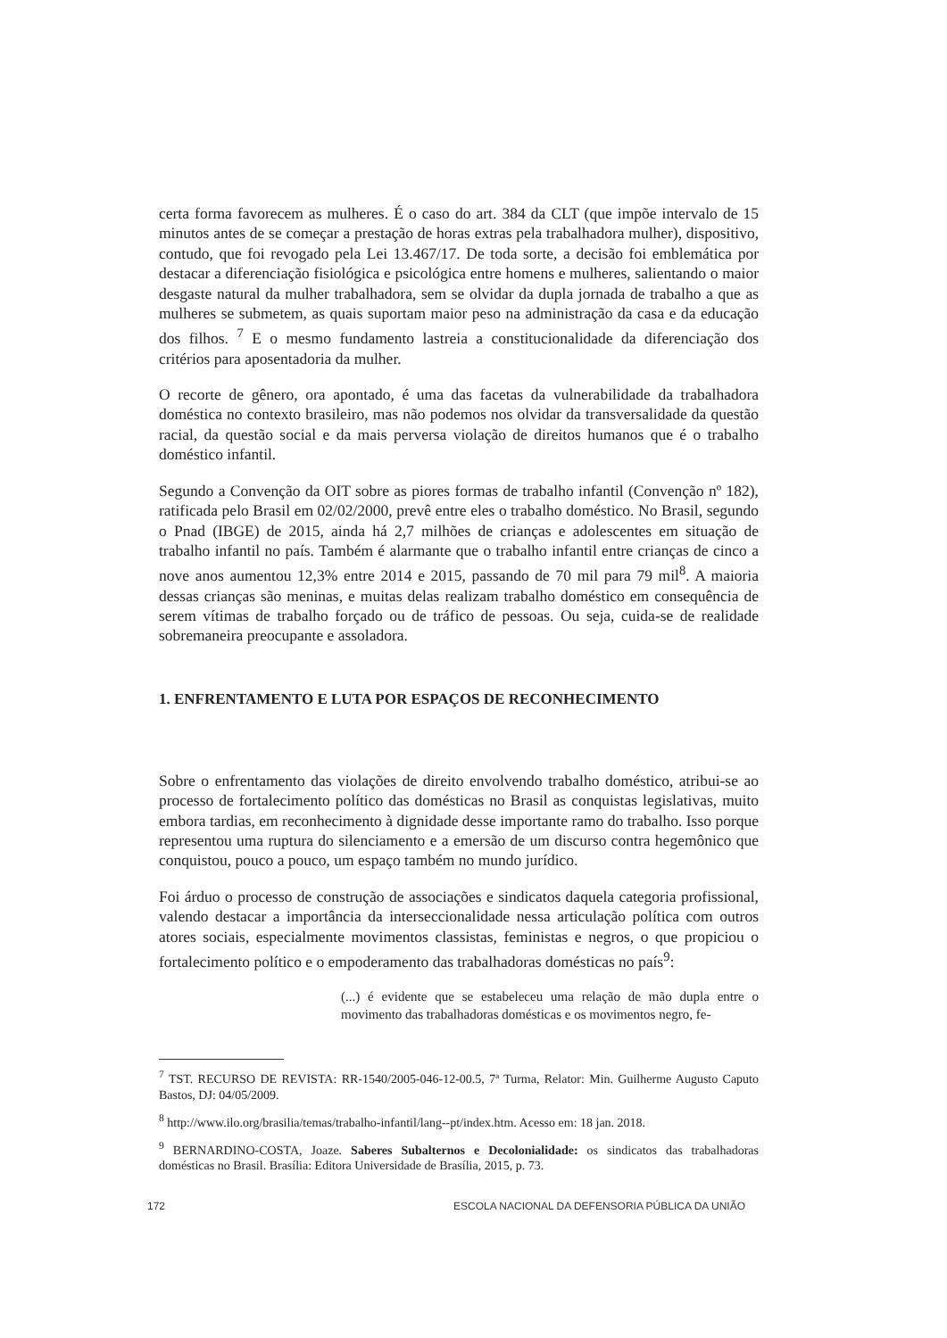certa forma favorecem as mulheres. É o caso do art. 384 da CLT (que impõe intervalo de 15 minutos antes de se começar a prestação de horas extras pela trabalhadora mulher), dispositivo, contudo, que foi revogado pela Lei 13.467/17. De toda sorte, a decisão foi emblemática por destacar a diferenciação fisiológica e psicológica entre homens e mulheres, salientando o maior desgaste natural da mulher trabalhadora, sem se olvidar da dupla jornada de trabalho a que as mulheres se submetem, as quais suportam maior peso na administração da casa e da educação dos filhos. <sup>7</sup> E o mesmo fundamento lastreia a constitucionalidade da diferenciação dos critérios para aposentadoria da mulher.
O recorte de gênero, ora apontado, é uma das facetas da vulnerabilidade da trabalhadora doméstica no contexto brasileiro, mas não podemos nos olvidar da transversalidade da questão racial, da questão social e da mais perversa violação de direitos humanos que é o trabalho doméstico infantil.
Segundo a Convenção da OIT sobre as piores formas de trabalho infantil (Convenção nº 182), ratificada pelo Brasil em 02/02/2000, prevê entre eles o trabalho doméstico. No Brasil, segundo o Pnad (IBGE) de 2015, ainda há 2,7 milhões de crianças e adolescentes em situação de trabalho infantil no país. Também é alarmante que o trabalho infantil entre crianças de cinco a nove anos aumentou 12,3% entre 2014 e 2015, passando de 70 mil para 79 mil<sup>8</sup>. A maioria dessas crianças são meninas, e muitas delas realizam trabalho doméstico em consequência de serem vítimas de trabalho forçado ou de tráfico de pessoas. Ou seja, cuida-se de realidade sobremaneira preocupante e assoladora.
1. ENFRENTAMENTO E LUTA POR ESPAÇOS DE RECONHECIMENTO
Sobre o enfrentamento das violações de direito envolvendo trabalho doméstico, atribui-se ao processo de fortalecimento político das domésticas no Brasil as conquistas legislativas, muito embora tardias, em reconhecimento à dignidade desse importante ramo do trabalho. Isso porque representou uma ruptura do silenciamento e a emersão de um discurso contra hegemônico que conquistou, pouco a pouco, um espaço também no mundo jurídico.
Foi árduo o processo de construção de associações e sindicatos daquela categoria profissional, valendo destacar a importância da interseccionalidade nessa articulação política com outros atores sociais, especialmente movimentos classistas, feministas e negros, o que propiciou o fortalecimento político e o empoderamento das trabalhadoras domésticas no país<sup>9</sup>:
(...) é evidente que se estabeleceu uma relação de mão dupla entre o movimento das trabalhadoras domésticas e os movimentos negro, fe-
<sup>7</sup> TST. RECURSO DE REVISTA: RR-1540/2005-046-12-00.5, 7ª Turma, Relator: Min. Guilherme Augusto Caputo Bastos, DJ: 04/05/2009.
<sup>8</sup> http://www.ilo.org/brasilia/temas/trabalho-infantil/lang--pt/index.htm. Acesso em: 18 jan. 2018.
<sup>9</sup> BERNARDINO-COSTA, Joaze. Saberes Subalternos e Decolonialidade: os sindicatos das trabalhadoras domésticas no Brasil. Brasília: Editora Universidade de Brasília, 2015, p. 73.
172 ESCOLA NACIONAL DA DEFENSORIA PÚBLICA DA UNIÃO